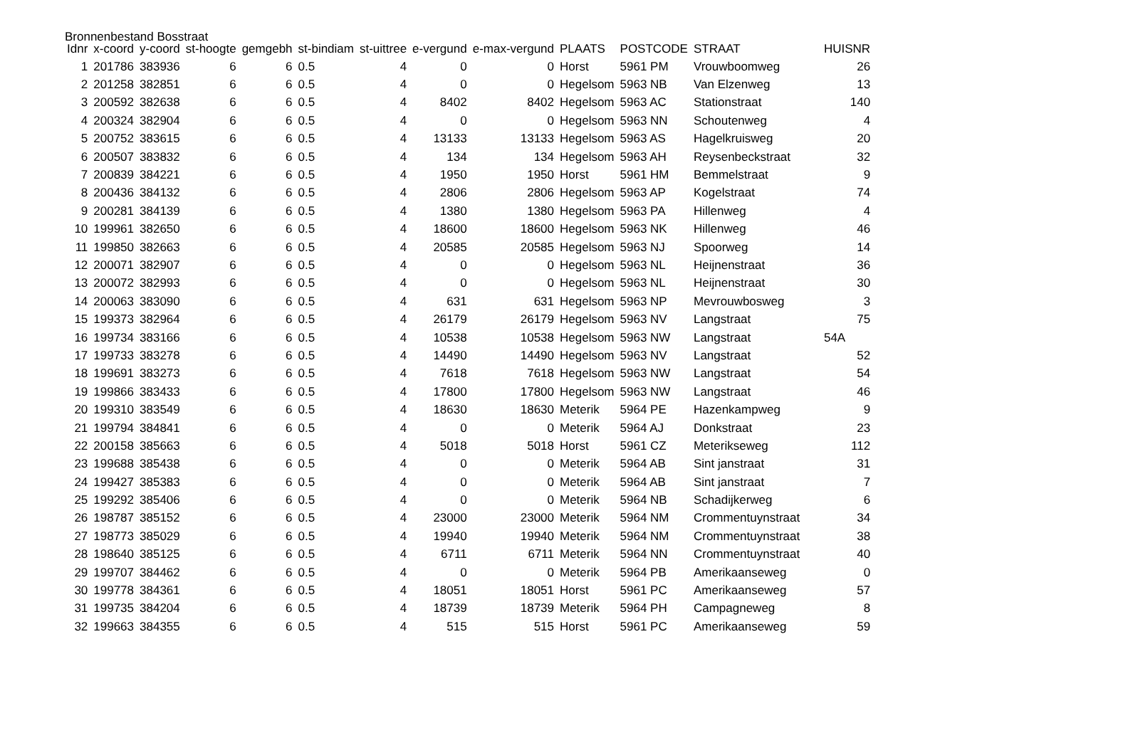Bronnenbestand Bosstraat
| Idnr | x-coord | y-coord | st-hoogte | gemgebh | st-bindiam | st-uittree | e-vergund | e-max-vergund | PLAATS | POSTCODE | STRAAT | HUISNR |
| --- | --- | --- | --- | --- | --- | --- | --- | --- | --- | --- | --- | --- |
| 1 | 201786 | 383936 | 6 | 6 | 0.5 | 4 | 0 | 0 | Horst | 5961 PM | Vrouwboomweg | 26 |
| 2 | 201258 | 382851 | 6 | 6 | 0.5 | 4 | 0 | 0 | Hegelsom | 5963 NB | Van Elzenweg | 13 |
| 3 | 200592 | 382638 | 6 | 6 | 0.5 | 4 | 8402 | 8402 | Hegelsom | 5963 AC | Stationstraat | 140 |
| 4 | 200324 | 382904 | 6 | 6 | 0.5 | 4 | 0 | 0 | Hegelsom | 5963 NN | Schoutenweg | 4 |
| 5 | 200752 | 383615 | 6 | 6 | 0.5 | 4 | 13133 | 13133 | Hegelsom | 5963 AS | Hagelkruisweg | 20 |
| 6 | 200507 | 383832 | 6 | 6 | 0.5 | 4 | 134 | 134 | Hegelsom | 5963 AH | Reysenbeckstraat | 32 |
| 7 | 200839 | 384221 | 6 | 6 | 0.5 | 4 | 1950 | 1950 | Horst | 5961 HM | Bemmelstraat | 9 |
| 8 | 200436 | 384132 | 6 | 6 | 0.5 | 4 | 2806 | 2806 | Hegelsom | 5963 AP | Kogelstraat | 74 |
| 9 | 200281 | 384139 | 6 | 6 | 0.5 | 4 | 1380 | 1380 | Hegelsom | 5963 PA | Hillenweg | 4 |
| 10 | 199961 | 382650 | 6 | 6 | 0.5 | 4 | 18600 | 18600 | Hegelsom | 5963 NK | Hillenweg | 46 |
| 11 | 199850 | 382663 | 6 | 6 | 0.5 | 4 | 20585 | 20585 | Hegelsom | 5963 NJ | Spoorweg | 14 |
| 12 | 200071 | 382907 | 6 | 6 | 0.5 | 4 | 0 | 0 | Hegelsom | 5963 NL | Heijnenstraat | 36 |
| 13 | 200072 | 382993 | 6 | 6 | 0.5 | 4 | 0 | 0 | Hegelsom | 5963 NL | Heijnenstraat | 30 |
| 14 | 200063 | 383090 | 6 | 6 | 0.5 | 4 | 631 | 631 | Hegelsom | 5963 NP | Mevrouwbosweg | 3 |
| 15 | 199373 | 382964 | 6 | 6 | 0.5 | 4 | 26179 | 26179 | Hegelsom | 5963 NV | Langstraat | 75 |
| 16 | 199734 | 383166 | 6 | 6 | 0.5 | 4 | 10538 | 10538 | Hegelsom | 5963 NW | Langstraat | 54A |
| 17 | 199733 | 383278 | 6 | 6 | 0.5 | 4 | 14490 | 14490 | Hegelsom | 5963 NV | Langstraat | 52 |
| 18 | 199691 | 383273 | 6 | 6 | 0.5 | 4 | 7618 | 7618 | Hegelsom | 5963 NW | Langstraat | 54 |
| 19 | 199866 | 383433 | 6 | 6 | 0.5 | 4 | 17800 | 17800 | Hegelsom | 5963 NW | Langstraat | 46 |
| 20 | 199310 | 383549 | 6 | 6 | 0.5 | 4 | 18630 | 18630 | Meterik | 5964 PE | Hazenkampweg | 9 |
| 21 | 199794 | 384841 | 6 | 6 | 0.5 | 4 | 0 | 0 | Meterik | 5964 AJ | Donkstraat | 23 |
| 22 | 200158 | 385663 | 6 | 6 | 0.5 | 4 | 5018 | 5018 | Horst | 5961 CZ | Meterikseweg | 112 |
| 23 | 199688 | 385438 | 6 | 6 | 0.5 | 4 | 0 | 0 | Meterik | 5964 AB | Sint janstraat | 31 |
| 24 | 199427 | 385383 | 6 | 6 | 0.5 | 4 | 0 | 0 | Meterik | 5964 AB | Sint janstraat | 7 |
| 25 | 199292 | 385406 | 6 | 6 | 0.5 | 4 | 0 | 0 | Meterik | 5964 NB | Schadijkerweg | 6 |
| 26 | 198787 | 385152 | 6 | 6 | 0.5 | 4 | 23000 | 23000 | Meterik | 5964 NM | Crommentuynstraat | 34 |
| 27 | 198773 | 385029 | 6 | 6 | 0.5 | 4 | 19940 | 19940 | Meterik | 5964 NM | Crommentuynstraat | 38 |
| 28 | 198640 | 385125 | 6 | 6 | 0.5 | 4 | 6711 | 6711 | Meterik | 5964 NN | Crommentuynstraat | 40 |
| 29 | 199707 | 384462 | 6 | 6 | 0.5 | 4 | 0 | 0 | Meterik | 5964 PB | Amerikaanseweg | 0 |
| 30 | 199778 | 384361 | 6 | 6 | 0.5 | 4 | 18051 | 18051 | Horst | 5961 PC | Amerikaanseweg | 57 |
| 31 | 199735 | 384204 | 6 | 6 | 0.5 | 4 | 18739 | 18739 | Meterik | 5964 PH | Campagneweg | 8 |
| 32 | 199663 | 384355 | 6 | 6 | 0.5 | 4 | 515 | 515 | Horst | 5961 PC | Amerikaanseweg | 59 |